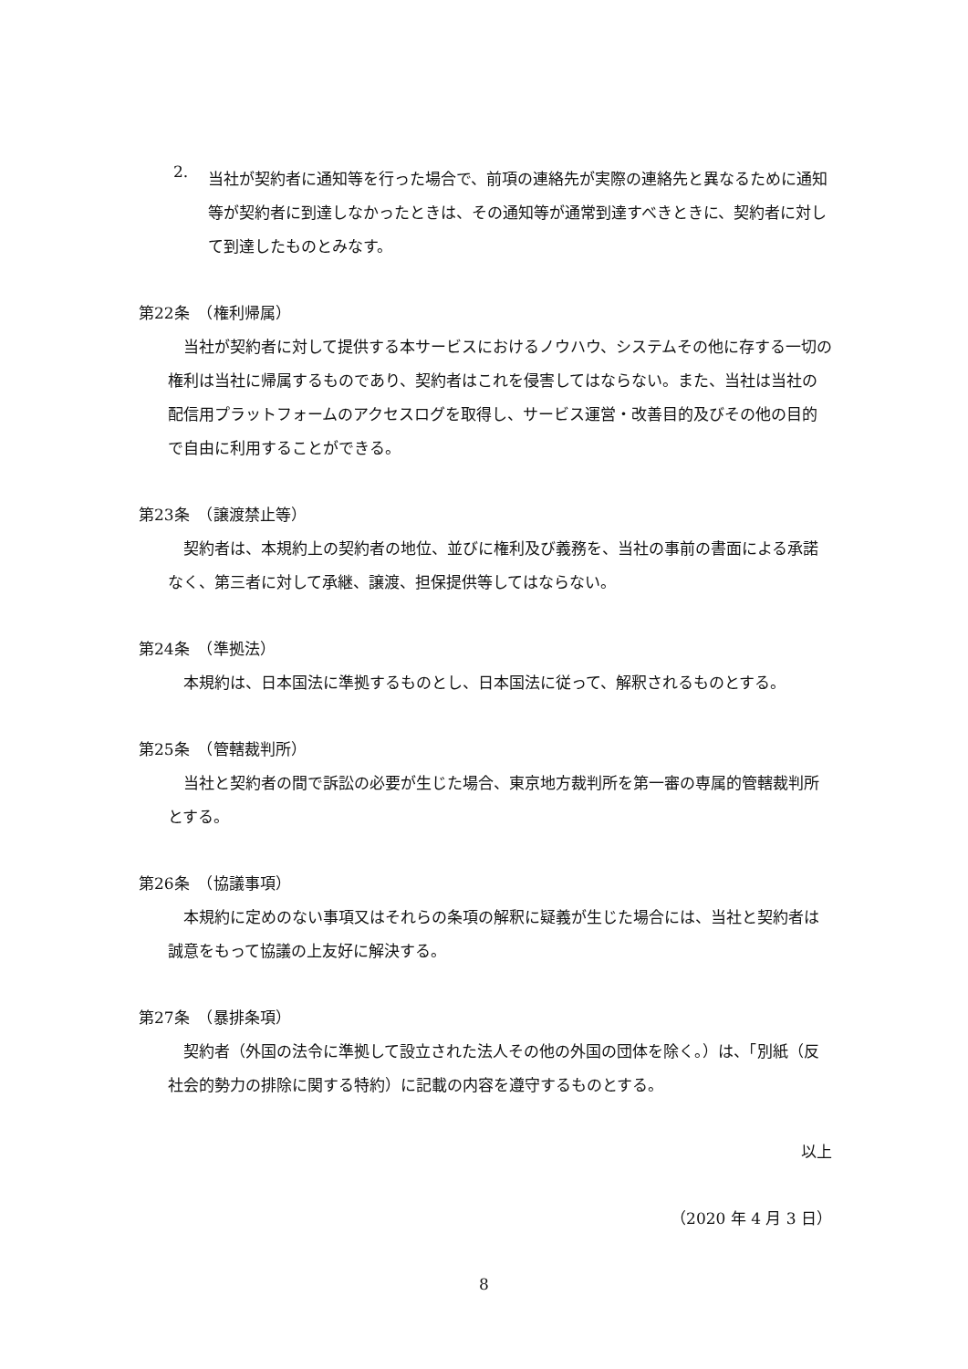2.
当社が契約者に通知等を行った場合で、前項の連絡先が実際の連絡先と異なるために通知等が契約者に到達しなかったときは、その通知等が通常到達すべきときに、契約者に対して到達したものとみなす。
第22条　（権利帰属）
当社が契約者に対して提供する本サービスにおけるノウハウ、システムその他に存する一切の権利は当社に帰属するものであり、契約者はこれを侵害してはならない。また、当社は当社の配信用プラットフォームのアクセスログを取得し、サービス運営・改善目的及びその他の目的で自由に利用することができる。
第23条　（譲渡禁止等）
契約者は、本規約上の契約者の地位、並びに権利及び義務を、当社の事前の書面による承諾なく、第三者に対して承継、譲渡、担保提供等してはならない。
第24条　（準拠法）
本規約は、日本国法に準拠するものとし、日本国法に従って、解釈されるものとする。
第25条　（管轄裁判所）
当社と契約者の間で訴訟の必要が生じた場合、東京地方裁判所を第一審の専属的管轄裁判所とする。
第26条　（協議事項）
本規約に定めのない事項又はそれらの条項の解釈に疑義が生じた場合には、当社と契約者は誠意をもって協議の上友好に解決する。
第27条　（暴排条項）
契約者（外国の法令に準拠して設立された法人その他の外国の団体を除く。）は、「別紙（反社会的勢力の排除に関する特約）に記載の内容を遵守するものとする。
以上
（2020 年 4 月 3 日）
8